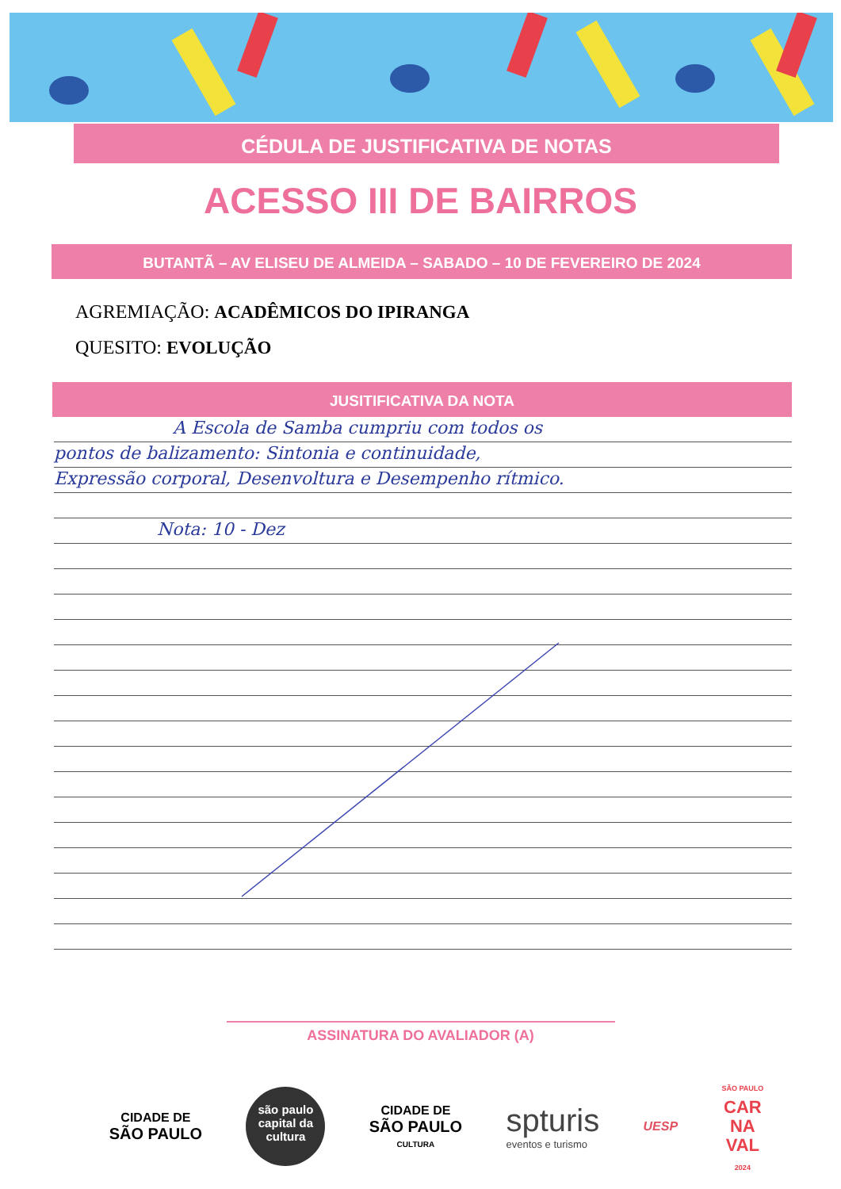CÉDULA DE JUSTIFICATIVA DE NOTAS
ACESSO III DE BAIRROS
BUTANTÃ – AV ELISEU DE ALMEIDA – SABADO – 10 DE FEVEREIRO DE 2024
AGREMIAÇÃO: ACADÊMICOS DO IPIRANGA
QUESITO: EVOLUÇÃO
JUSITIFICATIVA DA NOTA
A Escola de Samba cumpriu com todos os
pontos de balizamento: Sintonia e continuidade,
Expressão corporal, Desenvoltura e Desempenho rítmico.
Nota: 10 - Dez
ASSINATURA DO AVALIADOR (A)
CIDADE DE
SÃO PAULO
são paulo
capital da
cultura
CIDADE DE
SÃO PAULO
CULTURA
spturis
eventos e turismo
UESP
SÃO PAULO
CAR
NA
VAL
2024